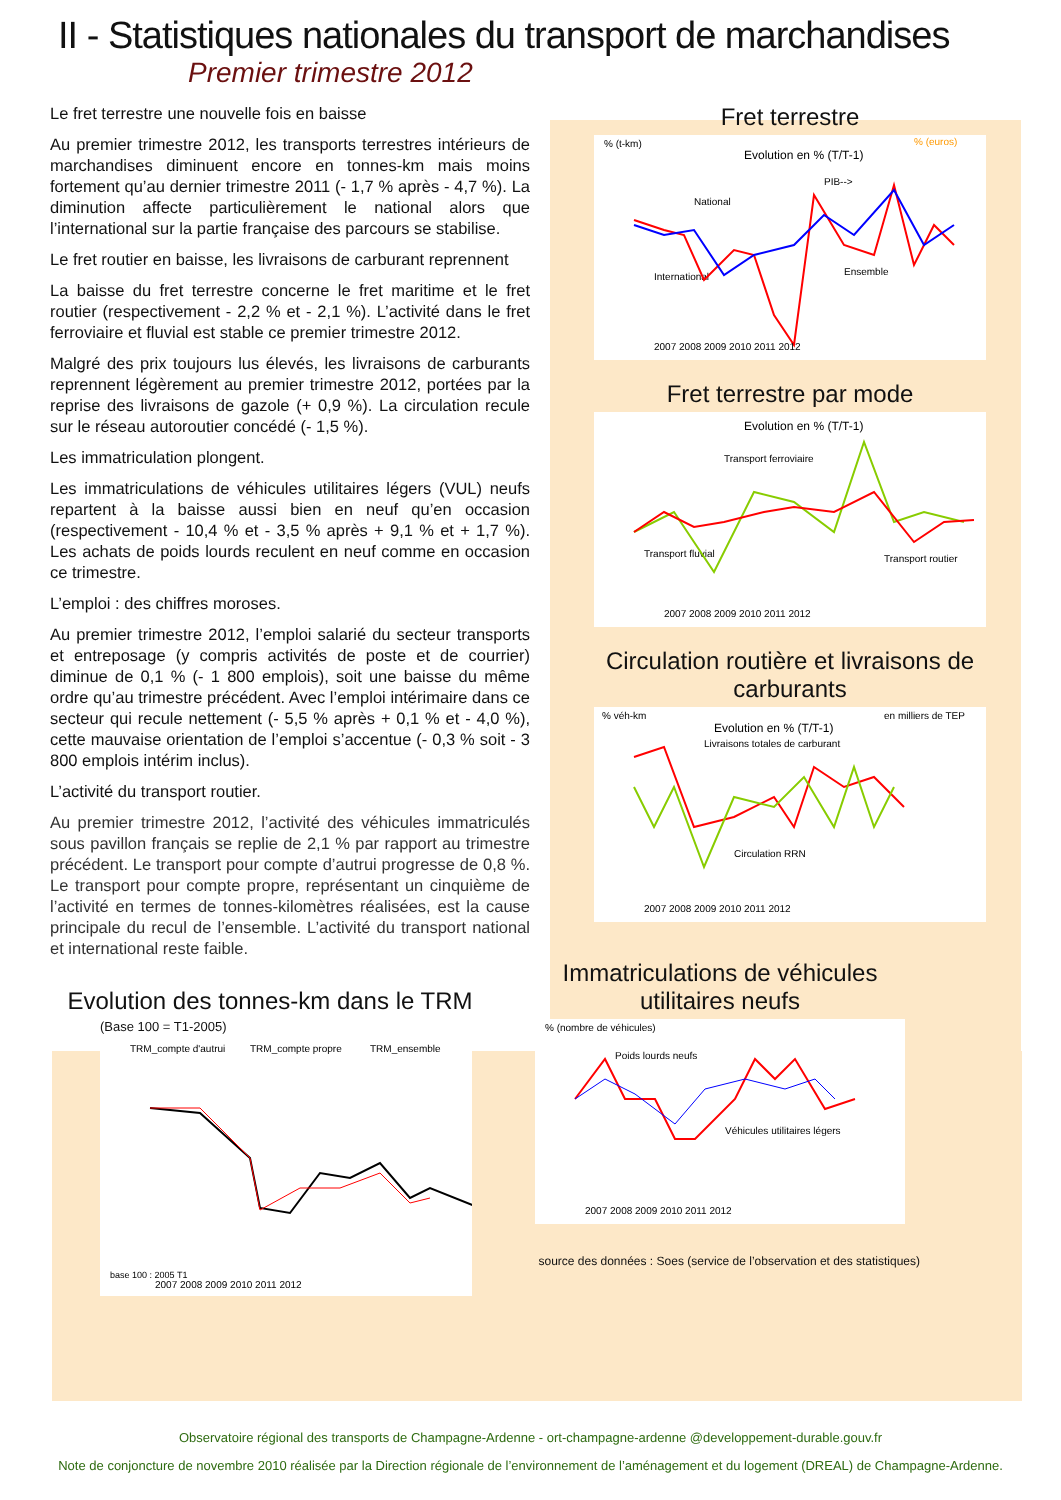II - Statistiques nationales du transport de marchandises
Premier trimestre 2012
Le fret terrestre une nouvelle fois en baisse
Au premier trimestre 2012, les transports terrestres intérieurs de marchandises diminuent encore en tonnes-km mais moins fortement qu’au dernier trimestre 2011 (- 1,7 % après - 4,7 %). La diminution affecte particulièrement le national alors que l’international sur la partie française des parcours se stabilise.
Le fret routier en baisse, les livraisons de carburant reprennent
La baisse du fret terrestre concerne le fret maritime et le fret routier (respectivement - 2,2 % et - 2,1 %). L’activité dans le fret ferroviaire et fluvial est stable ce premier trimestre 2012.
Malgré des prix toujours lus élevés, les livraisons de carburants reprennent légèrement au premier trimestre 2012, portées par la reprise des livraisons de gazole (+ 0,9 %). La circulation recule sur le réseau autoroutier concédé (- 1,5 %).
Les immatriculation plongent.
Les immatriculations de véhicules utilitaires légers (VUL) neufs repartent à la baisse aussi bien en neuf qu’en occasion (respectivement - 10,4 % et - 3,5 % après + 9,1 % et + 1,7 %). Les achats de poids lourds reculent en neuf comme en occasion ce trimestre.
L’emploi : des chiffres moroses.
Au premier trimestre 2012, l’emploi salarié du secteur transports et entreposage (y compris activités de poste et de courrier) diminue de 0,1 % (- 1 800 emplois), soit une baisse du même ordre qu’au trimestre précédent. Avec l’emploi intérimaire dans ce secteur qui recule nettement (- 5,5 % après + 0,1 % et - 4,0 %), cette mauvaise orientation de l’emploi s’accentue (- 0,3 % soit - 3 800 emplois intérim inclus).
L’activité du transport routier.
Au premier trimestre 2012, l’activité des véhicules immatriculés sous pavillon français se replie de 2,1 % par rapport au trimestre précédent. Le transport pour compte d’autrui progresse de 0,8 %. Le transport pour compte propre, représentant un cinquième de l’activité en termes de tonnes-kilomètres réalisées, est la cause principale du recul de l’ensemble. L’activité du transport national et international reste faible.
Fret terrestre
% (t-km)
Evolution en % (T/T-1)
% (euros)
National
International
Ensemble
PIB-->
2007 2008 2009 2010 2011 2012
Fret terrestre par mode
Evolution en % (T/T-1)
Transport ferroviaire
Transport fluvial
Transport routier
2007 2008 2009 2010 2011 2012
Circulation routière et livraisons de carburants
% véh-km
Evolution en % (T/T-1)
en milliers de TEP
Livraisons totales de carburant
Circulation RRN
2007 2008 2009 2010 2011 2012
Evolution des tonnes-km dans le TRM
(Base 100 = T1-2005)
TRM_compte d'autrui
TRM_compte propre
TRM_ensemble
base 100 : 2005 T1
2007 2008 2009 2010 2011 2012
Immatriculations de véhicules utilitaires neufs
% (nombre de véhicules)
Poids lourds neufs
Véhicules utilitaires légers
2007 2008 2009 2010 2011 2012
source des données : Soes (service de l’observation et des statistiques)
Observatoire régional des transports de Champagne-Ardenne - ort-champagne-ardenne @developpement-durable.gouv.fr
Note de conjoncture de novembre 2010 réalisée par la Direction régionale de l’environnement de l’aménagement et du logement (DREAL) de Champagne-Ardenne.